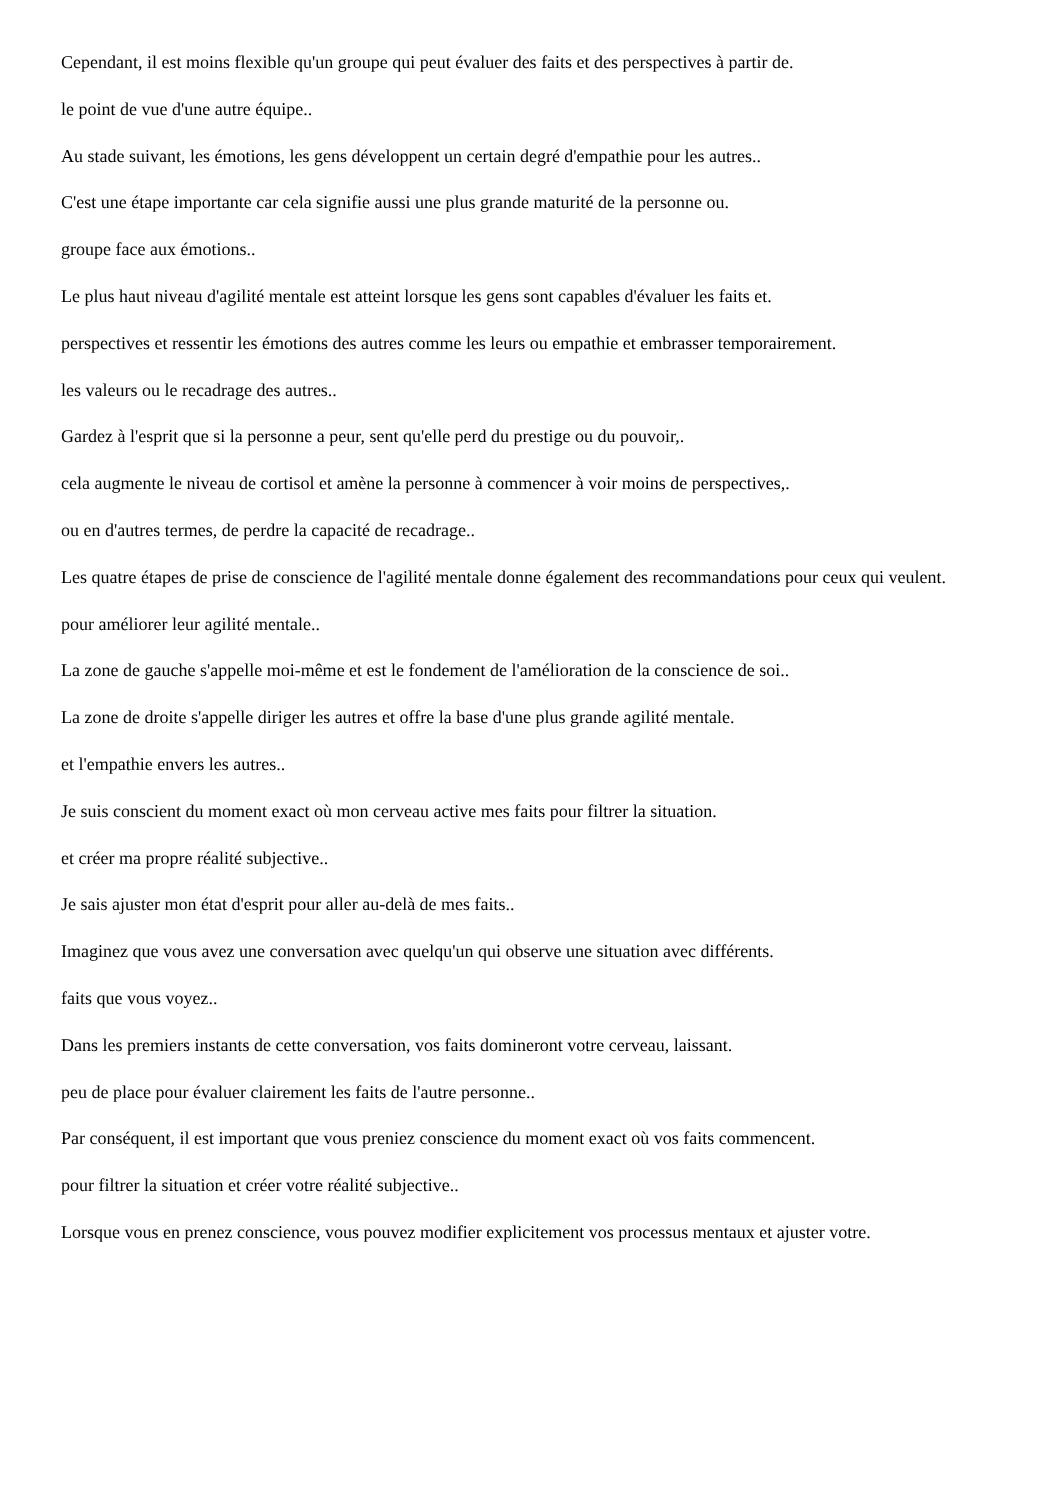Cependant, il est moins flexible qu'un groupe qui peut évaluer des faits et des perspectives à partir de.
le point de vue d'une autre équipe..
Au stade suivant, les émotions, les gens développent un certain degré d'empathie pour les autres..
C'est une étape importante car cela signifie aussi une plus grande maturité de la personne ou.
groupe face aux émotions..
Le plus haut niveau d'agilité mentale est atteint lorsque les gens sont capables d'évaluer les faits et.
perspectives et ressentir les émotions des autres comme les leurs ou empathie et embrasser temporairement.
les valeurs ou le recadrage des autres..
Gardez à l'esprit que si la personne a peur, sent qu'elle perd du prestige ou du pouvoir,.
cela augmente le niveau de cortisol et amène la personne à commencer à voir moins de perspectives,.
ou en d'autres termes, de perdre la capacité de recadrage..
Les quatre étapes de prise de conscience de l'agilité mentale donne également des recommandations pour ceux qui veulent.
pour améliorer leur agilité mentale..
La zone de gauche s'appelle moi-même et est le fondement de l'amélioration de la conscience de soi..
La zone de droite s'appelle diriger les autres et offre la base d'une plus grande agilité mentale.
et l'empathie envers les autres..
Je suis conscient du moment exact où mon cerveau active mes faits pour filtrer la situation.
et créer ma propre réalité subjective..
Je sais ajuster mon état d'esprit pour aller au-delà de mes faits..
Imaginez que vous avez une conversation avec quelqu'un qui observe une situation avec différents.
faits que vous voyez..
Dans les premiers instants de cette conversation, vos faits domineront votre cerveau, laissant.
peu de place pour évaluer clairement les faits de l'autre personne..
Par conséquent, il est important que vous preniez conscience du moment exact où vos faits commencent.
pour filtrer la situation et créer votre réalité subjective..
Lorsque vous en prenez conscience, vous pouvez modifier explicitement vos processus mentaux et ajuster votre.